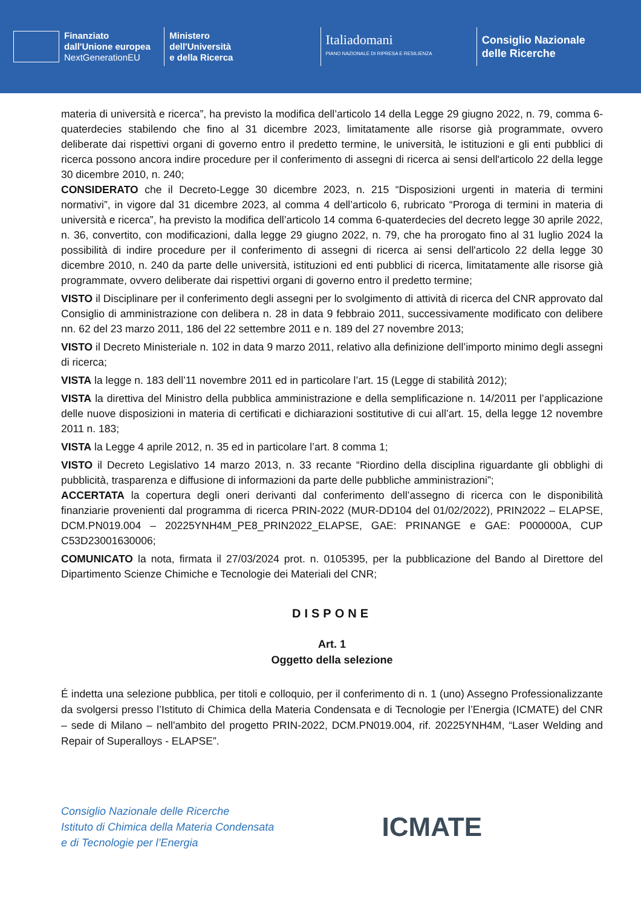Finanziato
dall'Unione europea
NextGenerationEU
Ministero
dell'Università
e della Ricerca
Italiadomani
PIANO NAZIONALE DI RIPRESA E RESILIENZA
Consiglio Nazionale
delle Ricerche
materia di università e ricerca”, ha previsto la modifica dell’articolo 14 della Legge 29 giugno 2022, n. 79, comma 6-quaterdecies stabilendo che fino al 31 dicembre 2023, limitatamente alle risorse già programmate, ovvero deliberate dai rispettivi organi di governo entro il predetto termine, le università, le istituzioni e gli enti pubblici di ricerca possono ancora indire procedure per il conferimento di assegni di ricerca ai sensi dell'articolo 22 della legge 30 dicembre 2010, n. 240;
CONSIDERATO che il Decreto-Legge 30 dicembre 2023, n. 215 “Disposizioni urgenti in materia di termini normativi”, in vigore dal 31 dicembre 2023, al comma 4 dell’articolo 6, rubricato “Proroga di termini in materia di università e ricerca”, ha previsto la modifica dell’articolo 14 comma 6-quaterdecies del decreto legge 30 aprile 2022, n. 36, convertito, con modificazioni, dalla legge 29 giugno 2022, n. 79, che ha prorogato fino al 31 luglio 2024 la possibilità di indire procedure per il conferimento di assegni di ricerca ai sensi dell'articolo 22 della legge 30 dicembre 2010, n. 240 da parte delle università, istituzioni ed enti pubblici di ricerca, limitatamente alle risorse già programmate, ovvero deliberate dai rispettivi organi di governo entro il predetto termine;
VISTO il Disciplinare per il conferimento degli assegni per lo svolgimento di attività di ricerca del CNR approvato dal Consiglio di amministrazione con delibera n. 28 in data 9 febbraio 2011, successivamente modificato con delibere nn. 62 del 23 marzo 2011, 186 del 22 settembre 2011 e n. 189 del 27 novembre 2013;
VISTO il Decreto Ministeriale n. 102 in data 9 marzo 2011, relativo alla definizione dell’importo minimo degli assegni di ricerca;
VISTA la legge n. 183 dell’11 novembre 2011 ed in particolare l’art. 15 (Legge di stabilità 2012);
VISTA la direttiva del Ministro della pubblica amministrazione e della semplificazione n. 14/2011 per l’applicazione delle nuove disposizioni in materia di certificati e dichiarazioni sostitutive di cui all’art. 15, della legge 12 novembre 2011 n. 183;
VISTA la Legge 4 aprile 2012, n. 35 ed in particolare l’art. 8 comma 1;
VISTO il Decreto Legislativo 14 marzo 2013, n. 33 recante “Riordino della disciplina riguardante gli obblighi di pubblicità, trasparenza e diffusione di informazioni da parte delle pubbliche amministrazioni”;
ACCERTATA la copertura degli oneri derivanti dal conferimento dell’assegno di ricerca con le disponibilità finanziarie provenienti dal programma di ricerca PRIN-2022 (MUR-DD104 del 01/02/2022), PRIN2022 – ELAPSE, DCM.PN019.004 – 20225YNH4M_PE8_PRIN2022_ELAPSE, GAE: PRINANGE e GAE: P000000A, CUP C53D23001630006;
COMUNICATO la nota, firmata il 27/03/2024 prot. n. 0105395, per la pubblicazione del Bando al Direttore del Dipartimento Scienze Chimiche e Tecnologie dei Materiali del CNR;
DISPONE
Art. 1
Oggetto della selezione
É indetta una selezione pubblica, per titoli e colloquio, per il conferimento di n. 1 (uno) Assegno Professionalizzante da svolgersi presso l’Istituto di Chimica della Materia Condensata e di Tecnologie per l’Energia (ICMATE) del CNR – sede di Milano – nell'ambito del progetto PRIN-2022, DCM.PN019.004, rif. 20225YNH4M, “Laser Welding and Repair of Superalloys - ELAPSE”.
Consiglio Nazionale delle Ricerche
Istituto di Chimica della Materia Condensata
e di Tecnologie per l’Energia
ICMATE